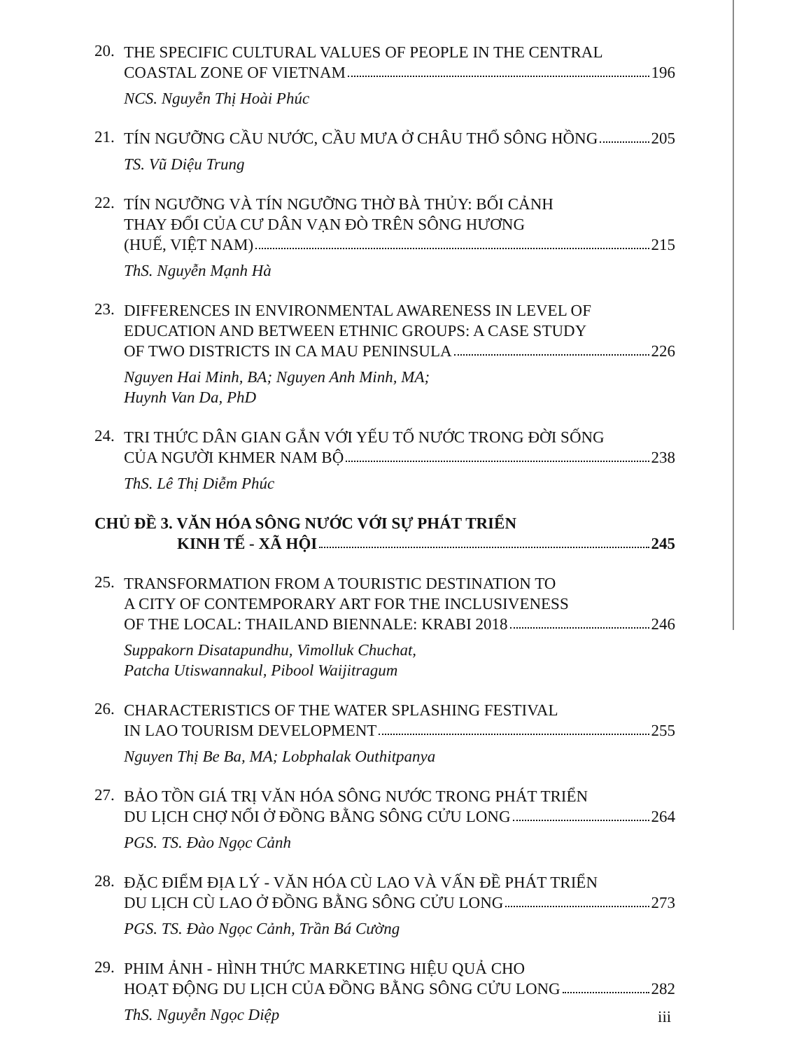20.
THE SPECIFIC CULTURAL VALUES OF PEOPLE IN THE CENTRAL
COASTAL ZONE OF VIETNAM 196
NCS. Nguyễn Thị Hoài Phúc
21.
TÍN NGƯỠNG CẦU NƯỚC, CẦU MƯA Ở CHÂU THỔ SÔNG HỒNG 205
TS. Vũ Diệu Trung
22.
TÍN NGƯỠNG VÀ TÍN NGƯỠNG THỜ BÀ THỦY: BỐI CẢNH
THAY ĐỔI CỦA CƯ DÂN VẠN ĐÒ TRÊN SÔNG HƯƠNG
(HUẾ, VIỆT NAM) 215
ThS. Nguyễn Mạnh Hà
23.
DIFFERENCES IN ENVIRONMENTAL AWARENESS IN LEVEL OF
EDUCATION AND BETWEEN ETHNIC GROUPS: A CASE STUDY
OF TWO DISTRICTS IN CA MAU PENINSULA 226
Nguyen Hai Minh, BA; Nguyen Anh Minh, MA;
Huynh Van Da, PhD
24.
TRI THỨC DÂN GIAN GẮN VỚI YẾU TỐ NƯỚC TRONG ĐỜI SỐNG
CỦA NGƯỜI KHMER NAM BỘ 238
ThS. Lê Thị Diễm Phúc
CHỦ ĐỀ 3. VĂN HÓA SÔNG NƯỚC VỚI SỰ PHÁT TRIỂN
KINH TẾ - XÃ HỘI 245
25.
TRANSFORMATION FROM A TOURISTIC DESTINATION TO
A CITY OF CONTEMPORARY ART FOR THE INCLUSIVENESS
OF THE LOCAL: THAILAND BIENNALE: KRABI 2018 246
Suppakorn Disatapundhu, Vimolluk Chuchat,
Patcha Utiswannakul, Pibool Waijitragum
26.
CHARACTERISTICS OF THE WATER SPLASHING FESTIVAL
IN LAO TOURISM DEVELOPMENT 255
Nguyen Thị Be Ba, MA; Lobphalak Outhitpanya
27.
BẢO TỒN GIÁ TRỊ VĂN HÓA SÔNG NƯỚC TRONG PHÁT TRIỂN
DU LỊCH CHỢ NỔI Ở ĐỒNG BẰNG SÔNG CỬU LONG 264
PGS. TS. Đào Ngọc Cảnh
28.
ĐẶC ĐIỂM ĐỊA LÝ - VĂN HÓA CÙ LAO VÀ VẤN ĐỀ PHÁT TRIỂN
DU LỊCH CÙ LAO Ở ĐỒNG BẰNG SÔNG CỬU LONG 273
PGS. TS. Đào Ngọc Cảnh, Trần Bá Cường
29.
PHIM ẢNH - HÌNH THỨC MARKETING HIỆU QUẢ CHO
HOẠT ĐỘNG DU LỊCH CỦA ĐỒNG BẰNG SÔNG CỬU LONG 282
ThS. Nguyễn Ngọc Diệp
iii